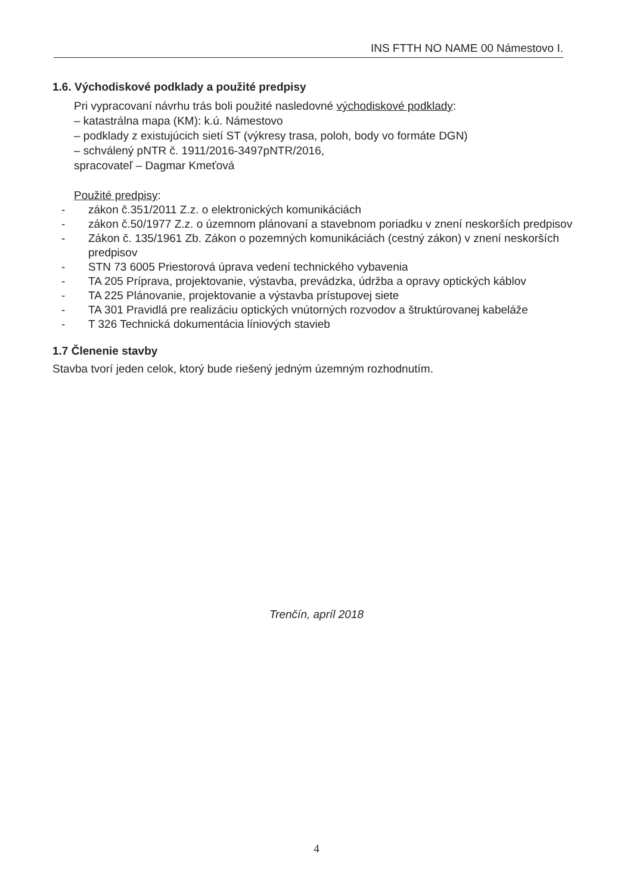INS FTTH NO NAME 00 Námestovo I.
1.6. Východiskové podklady a použité predpisy
Pri vypracovaní návrhu trás boli použité nasledovné východiskové podklady:
– katastrálna mapa (KM): k.ú. Námestovo
– podklady z existujúcich sietí ST (výkresy trasa, poloh, body vo formáte DGN)
– schválený pNTR č. 1911/2016-3497pNTR/2016,
spracovateľ – Dagmar Kmeťová
Použité predpisy:
- zákon č.351/2011 Z.z. o elektronických komunikáciách
- zákon č.50/1977 Z.z. o územnom plánovaní a stavebnom poriadku v znení neskorších predpisov
- Zákon č. 135/1961 Zb. Zákon o pozemných komunikáciách (cestný zákon) v znení neskorších predpisov
- STN 73 6005 Priestorová úprava vedení technického vybavenia
- TA 205 Príprava, projektovanie, výstavba, prevádzka, údržba a opravy optických káblov
- TA 225 Plánovanie, projektovanie a výstavba prístupovej siete
- TA 301 Pravidlá pre realizáciu optických vnútorných rozvodov a štruktúrovanej kabeláže
- T 326 Technická dokumentácia líniových stavieb
1.7 Členenie stavby
Stavba tvorí jeden celok, ktorý bude riešený jedným územným rozhodnutím.
Trenčín, apríl 2018
4